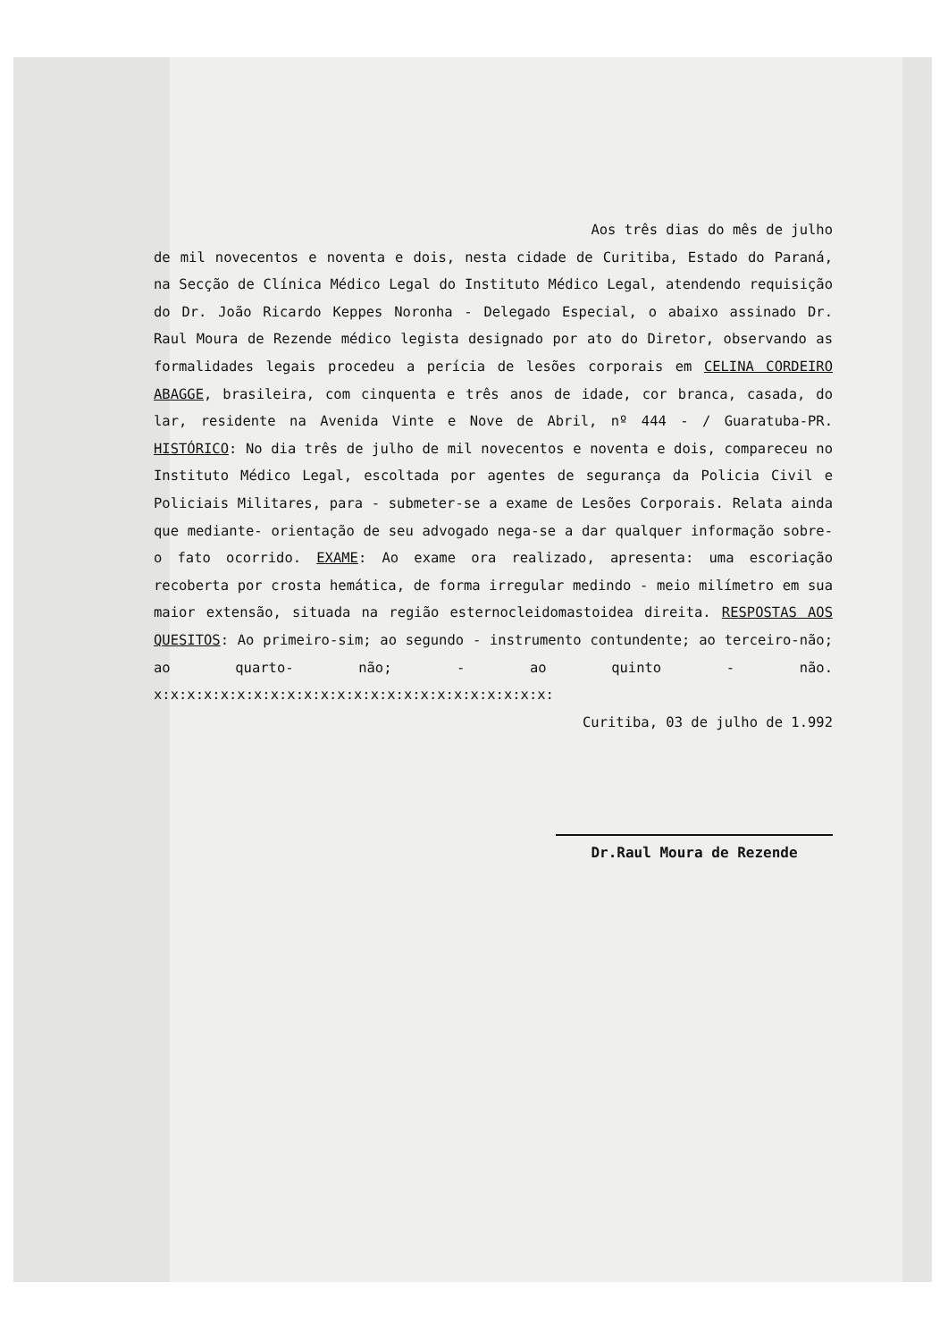Aos três dias do mês de julho
de mil novecentos e noventa e dois, nesta cidade de Curitiba, Estado do Paraná, na Secção de Clínica Médico Legal do Instituto Médico Legal, atendendo requisição do Dr. João Ricardo Keppes Noronha - Delegado Especial, o abaixo assinado Dr. Raul Moura de Rezende médico legista designado por ato do Diretor, observando as formalidades legais procedeu a perícia de lesões corporais em CELINA CORDEIRO ABAGGE, brasileira, com cinquenta e três anos de idade, cor branca, casada, do lar, residente na Avenida Vinte e Nove de Abril, nº 444 - / Guaratuba-PR. HISTÓRICO: No dia três de julho de mil novecentos e noventa e dois, compareceu no Instituto Médico Legal, escoltada por agentes de segurança da Policia Civil e Policiais Militares, para - submeter-se a exame de Lesões Corporais. Relata ainda que mediante- orientação de seu advogado nega-se a dar qualquer informação sobre- o fato ocorrido. EXAME: Ao exame ora realizado, apresenta: uma escoriação recoberta por crosta hemática, de forma irregular medindo - meio milímetro em sua maior extensão, situada na região esternocleidomastoidea direita. RESPOSTAS AOS QUESITOS: Ao primeiro-sim; ao segundo - instrumento contundente; ao terceiro-não; ao quarto- não; - ao quinto - não. x:x:x:x:x:x:x:x:x:x:x:x:x:x:x:x:x:x:x:x:x:x:x:x:
Curitiba, 03 de julho de 1.992
Dr.Raul Moura de Rezende